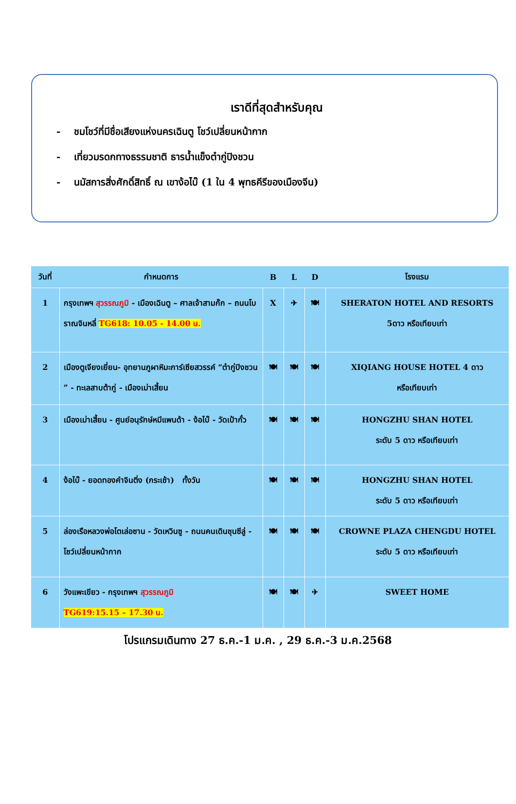เราดีที่สุดสำหรับคุณ
- ชมโชว์ที่มีชื่อเสียงแห่งนครเฉินตู โชว์เปลี่ยนหน้ากาก
- เที่ยวมรดกทางธรรมชาติ ธารน้ำแข็งต๋ากู่ปิงชวน
- นมัสการสิ่งศักดิ์สิทธิ์ ณ เขาง้อไบ๊ (1 ใน 4 พุทธคีรีของเมืองจีน)
| วันที่ | กำหนดการ | B | L | D | โรงแรม |
| --- | --- | --- | --- | --- | --- |
| 1 | กรุงเทพฯ สุวรรณภูมิ - เมืองเฉินตู – ศาลเจ้าสามก๊ก – ถนนโบราณจินหลี่ TG618: 10.05 - 14.00 น. | X | ✈ | 🍽 | SHERATON HOTEL AND RESORTS 5ดาว หรือเทียบเท่า |
| 2 | เมืองตูเจียงเยี่ยน- อุทยานภูผาหิมะการ์เซียสวรรค์ “ต๋ากู่ปิงชวน ” - ทะเลสาบต้ากู่ - เมืองเม่าเสี้ยน | 🍽 | 🍽 | 🍽 | XIQIANG HOUSE HOTEL 4 ดาว หรือเทียบเท่า |
| 3 | เมืองเม่าเสี้ยน - ศูนย์อนุรักษ์หมีแพนด้า - ง้อไบ๊ - วัดเป้ากั๋ว | 🍽 | 🍽 | 🍽 | HONGZHU SHAN HOTEL ระดับ 5 ดาว หรือเทียบเท่า |
| 4 | ง้อไบ๊ - ยอดทองคำจินติ่ง (กระเช้า) ทั้งวัน | 🍽 | 🍽 | 🍽 | HONGZHU SHAN HOTEL ระดับ 5 ดาว หรือเทียบเท่า |
| 5 | ล่องเรือหลวงพ่อโตเล่อซาน - วัดเหวินซู - ถนนคนเดินชุนซีลู่ - โชว์เปลี่ยนหน้ากาก | 🍽 | 🍽 | 🍽 | CROWNE PLAZA CHENGDU HOTEL ระดับ 5 ดาว หรือเทียบเท่า |
| 6 | วังแพะเขียว - กรุงเทพฯ สุวรรณภูมิ TG619:15.15 – 17.30 น. | 🍽 | 🍽 | ✈ | SWEET HOME |
โปรแกรมเดินทาง 27 ธ.ค.-1 ม.ค. , 29 ธ.ค.-3 ม.ค.2568